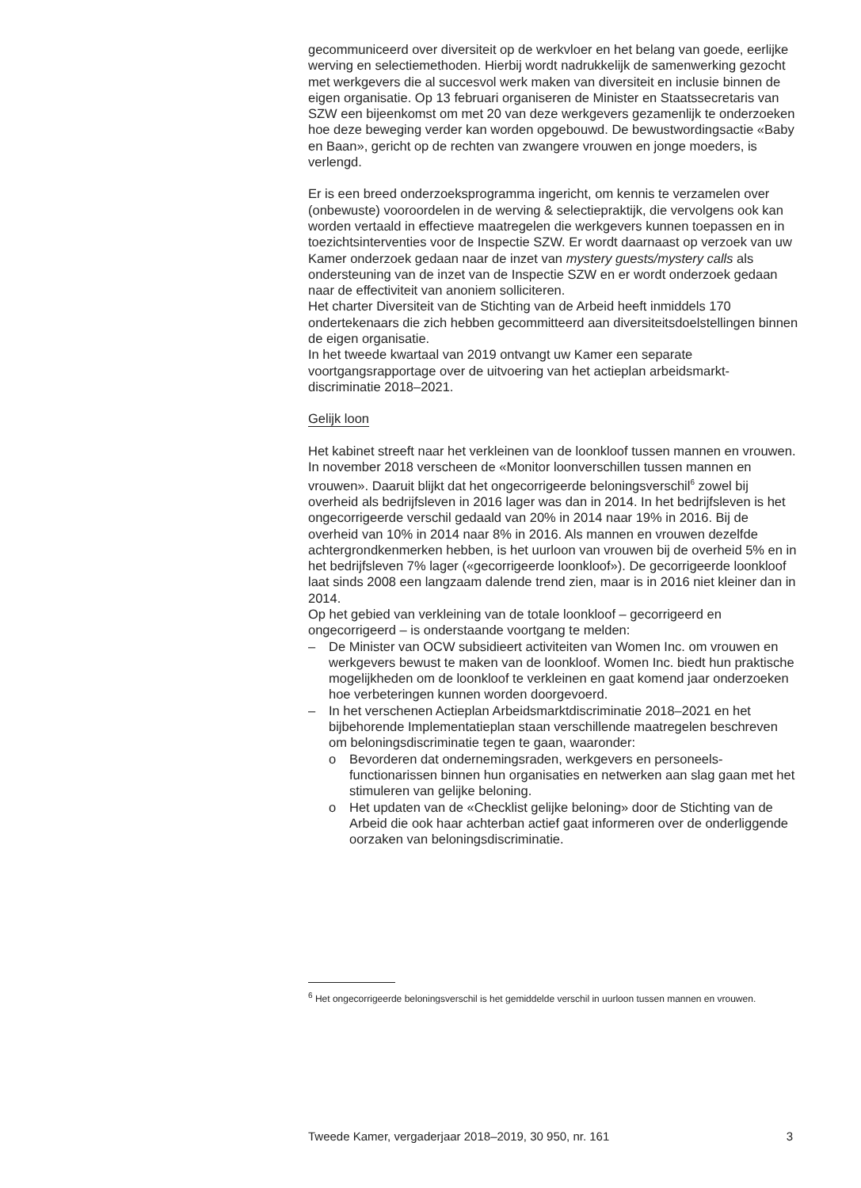gecommuniceerd over diversiteit op de werkvloer en het belang van goede, eerlijke werving en selectiemethoden. Hierbij wordt nadrukkelijk de samenwerking gezocht met werkgevers die al succesvol werk maken van diversiteit en inclusie binnen de eigen organisatie. Op 13 februari organiseren de Minister en Staatssecretaris van SZW een bijeenkomst om met 20 van deze werkgevers gezamenlijk te onderzoeken hoe deze beweging verder kan worden opgebouwd. De bewustwordingsactie «Baby en Baan», gericht op de rechten van zwangere vrouwen en jonge moeders, is verlengd.
Er is een breed onderzoeksprogramma ingericht, om kennis te verzamelen over (onbewuste) vooroordelen in de werving & selectiepraktijk, die vervolgens ook kan worden vertaald in effectieve maatregelen die werkgevers kunnen toepassen en in toezichtsinterventies voor de Inspectie SZW. Er wordt daarnaast op verzoek van uw Kamer onderzoek gedaan naar de inzet van mystery guests/mystery calls als ondersteuning van de inzet van de Inspectie SZW en er wordt onderzoek gedaan naar de effectiviteit van anoniem solliciteren.
Het charter Diversiteit van de Stichting van de Arbeid heeft inmiddels 170 ondertekenaars die zich hebben gecommitteerd aan diversiteitsdoelstellingen binnen de eigen organisatie.
In het tweede kwartaal van 2019 ontvangt uw Kamer een separate voortgangsrapportage over de uitvoering van het actieplan arbeidsmarkt-discriminatie 2018–2021.
Gelijk loon
Het kabinet streeft naar het verkleinen van de loonkloof tussen mannen en vrouwen. In november 2018 verscheen de «Monitor loonverschillen tussen mannen en vrouwen». Daaruit blijkt dat het ongecorrigeerde beloningsverschil<sup>6</sup> zowel bij overheid als bedrijfsleven in 2016 lager was dan in 2014. In het bedrijfsleven is het ongecorrigeerde verschil gedaald van 20% in 2014 naar 19% in 2016. Bij de overheid van 10% in 2014 naar 8% in 2016. Als mannen en vrouwen dezelfde achtergrondkenmerken hebben, is het uurloon van vrouwen bij de overheid 5% en in het bedrijfsleven 7% lager («gecorrigeerde loonkloof»). De gecorrigeerde loonkloof laat sinds 2008 een langzaam dalende trend zien, maar is in 2016 niet kleiner dan in 2014.
Op het gebied van verkleining van de totale loonkloof – gecorrigeerd en ongecorrigeerd – is onderstaande voortgang te melden:
– De Minister van OCW subsidieert activiteiten van Women Inc. om vrouwen en werkgevers bewust te maken van de loonkloof. Women Inc. biedt hun praktische mogelijkheden om de loonkloof te verkleinen en gaat komend jaar onderzoeken hoe verbeteringen kunnen worden doorgevoerd.
– In het verschenen Actieplan Arbeidsmarktdiscriminatie 2018–2021 en het bijbehorende Implementatieplan staan verschillende maatregelen beschreven om beloningsdiscriminatie tegen te gaan, waaronder:
o Bevorderen dat ondernemingsraden, werkgevers en personeels-functionarissen binnen hun organisaties en netwerken aan slag gaan met het stimuleren van gelijke beloning.
o Het updaten van de «Checklist gelijke beloning» door de Stichting van de Arbeid die ook haar achterban actief gaat informeren over de onderliggende oorzaken van beloningsdiscriminatie.
<sup>6</sup> Het ongecorrigeerde beloningsverschil is het gemiddelde verschil in uurloon tussen mannen en vrouwen.
Tweede Kamer, vergaderjaar 2018–2019, 30 950, nr. 161 3